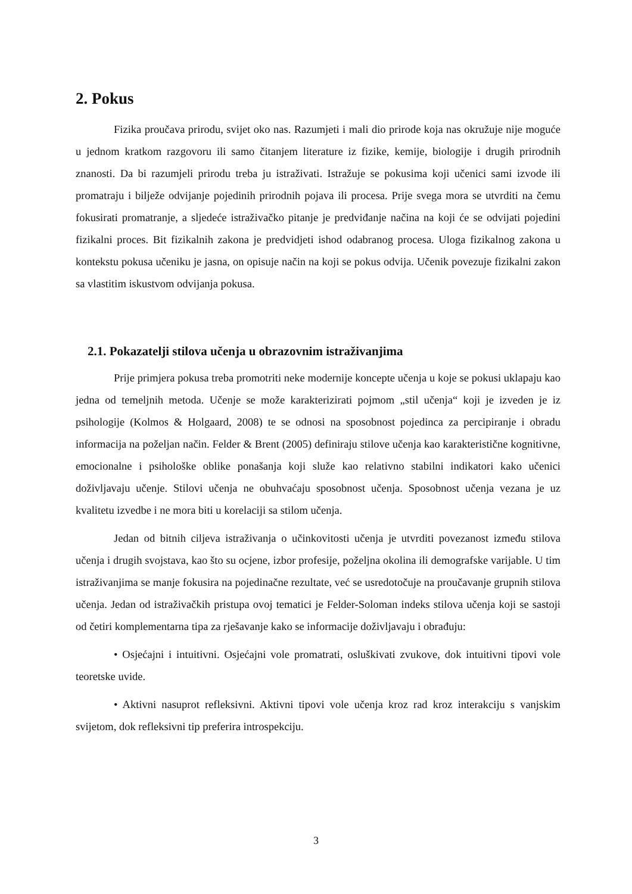2. Pokus
Fizika proučava prirodu, svijet oko nas. Razumjeti i mali dio prirode koja nas okružuje nije moguće u jednom kratkom razgovoru ili samo čitanjem literature iz fizike, kemije, biologije i drugih prirodnih znanosti. Da bi razumjeli prirodu treba ju istraživati. Istražuje se pokusima koji učenici sami izvode ili promatraju i bilježe odvijanje pojedinih prirodnih pojava ili procesa. Prije svega mora se utvrditi na čemu fokusirati promatranje, a sljedeće istraživačko pitanje je predviđanje načina na koji će se odvijati pojedini fizikalni proces. Bit fizikalnih zakona je predvidjeti ishod odabranog procesa. Uloga fizikalnog zakona u kontekstu pokusa učeniku je jasna, on opisuje način na koji se pokus odvija. Učenik povezuje fizikalni zakon sa vlastitim iskustvom odvijanja pokusa.
2.1. Pokazatelji stilova učenja u obrazovnim istraživanjima
Prije primjera pokusa treba promotriti neke modernije koncepte učenja u koje se pokusi uklapaju kao jedna od temeljnih metoda. Učenje se može karakterizirati pojmom „stil učenja“ koji je izveden je iz psihologije (Kolmos & Holgaard, 2008) te se odnosi na sposobnost pojedinca za percipiranje i obradu informacija na poželjan način. Felder & Brent (2005) definiraju stilove učenja kao karakteristične kognitivne, emocionalne i psihološke oblike ponašanja koji služe kao relativno stabilni indikatori kako učenici doživljavaju učenje. Stilovi učenja ne obuhvaćaju sposobnost učenja. Sposobnost učenja vezana je uz kvalitetu izvedbe i ne mora biti u korelaciji sa stilom učenja.
Jedan od bitnih ciljeva istraživanja o učinkovitosti učenja je utvrditi povezanost između stilova učenja i drugih svojstava, kao što su ocjene, izbor profesije, poželjna okolina ili demografske varijable. U tim istraživanjima se manje fokusira na pojedinačne rezultate, već se usredotočuje na proučavanje grupnih stilova učenja. Jedan od istraživačkih pristupa ovoj tematici je Felder-Soloman indeks stilova učenja koji se sastoji od četiri komplementarna tipa za rješavanje kako se informacije doživljavaju i obrađuju:
• Osjećajni i intuitivni. Osjećajni vole promatrati, osluškivati zvukove, dok intuitivni tipovi vole teoretske uvide.
• Aktivni nasuprot refleksivni. Aktivni tipovi vole učenja kroz rad kroz interakciju s vanjskim svijetom, dok refleksivni tip preferira introspekciju.
3